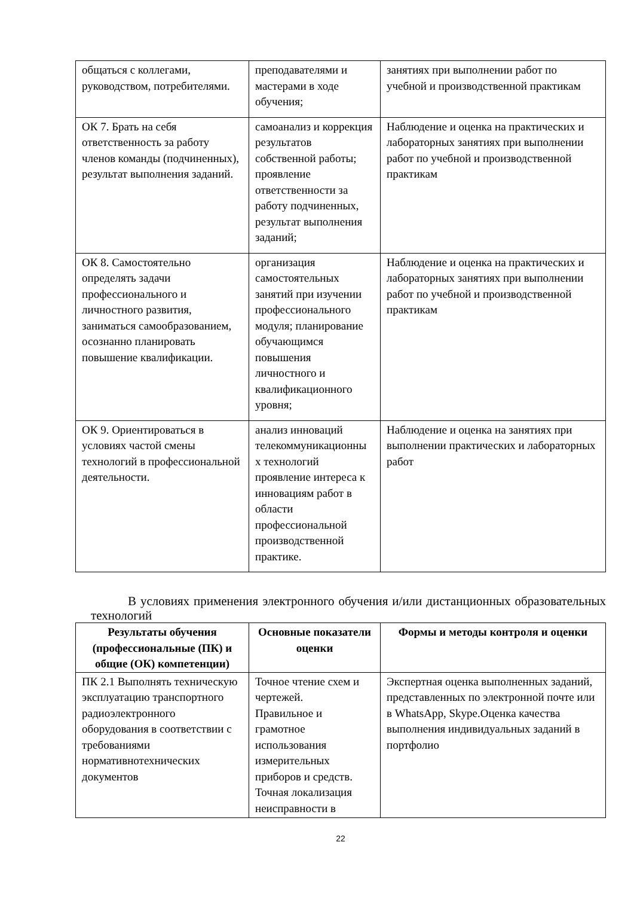| общаться с коллегами, руководством, потребителями. | преподавателями и мастерами в ходе обучения; | занятиях при выполнении работ по учебной и производственной практикам |
| ОК 7. Брать на себя ответственность за работу членов команды (подчиненных), результат выполнения заданий. | самоанализ и коррекция результатов собственной работы; проявление ответственности за работу подчиненных, результат выполнения заданий; | Наблюдение и оценка на практических и лабораторных занятиях при выполнении работ по учебной и производственной практикам |
| ОК 8. Самостоятельно определять задачи профессионального и личностного развития, заниматься самообразованием, осознанно планировать повышение квалификации. | организация самостоятельных занятий при изучении профессионального модуля; планирование обучающимся повышения личностного и квалификационного уровня; | Наблюдение и оценка на практических и лабораторных занятиях при выполнении работ по учебной и производственной практикам |
| ОК 9. Ориентироваться в условиях частой смены технологий в профессиональной деятельности. | анализ инноваций телекоммуникационны х технологий проявление интереса к инновациям работ в области профессиональной производственной практике. | Наблюдение и оценка на занятиях при выполнении практических и лабораторных работ |
В условиях применения электронного обучения и/или дистанционных образовательных технологий
| Результаты обучения (профессиональные (ПК) и общие (ОК) компетенции) | Основные показатели оценки | Формы и методы контроля и оценки |
| --- | --- | --- |
| ПК 2.1 Выполнять техническую эксплуатацию транспортного радиоэлектронного оборудования в соответствии с требованиями нормативнотехнических документов | Точное чтение схем и чертежей. Правильное и грамотное использования измерительных приборов и средств. Точная локализация неисправности в | Экспертная оценка выполненных заданий, представленных по электронной почте или в WhatsApp, Skype.Оценка качества выполнения индивидуальных заданий в портфолио |
22